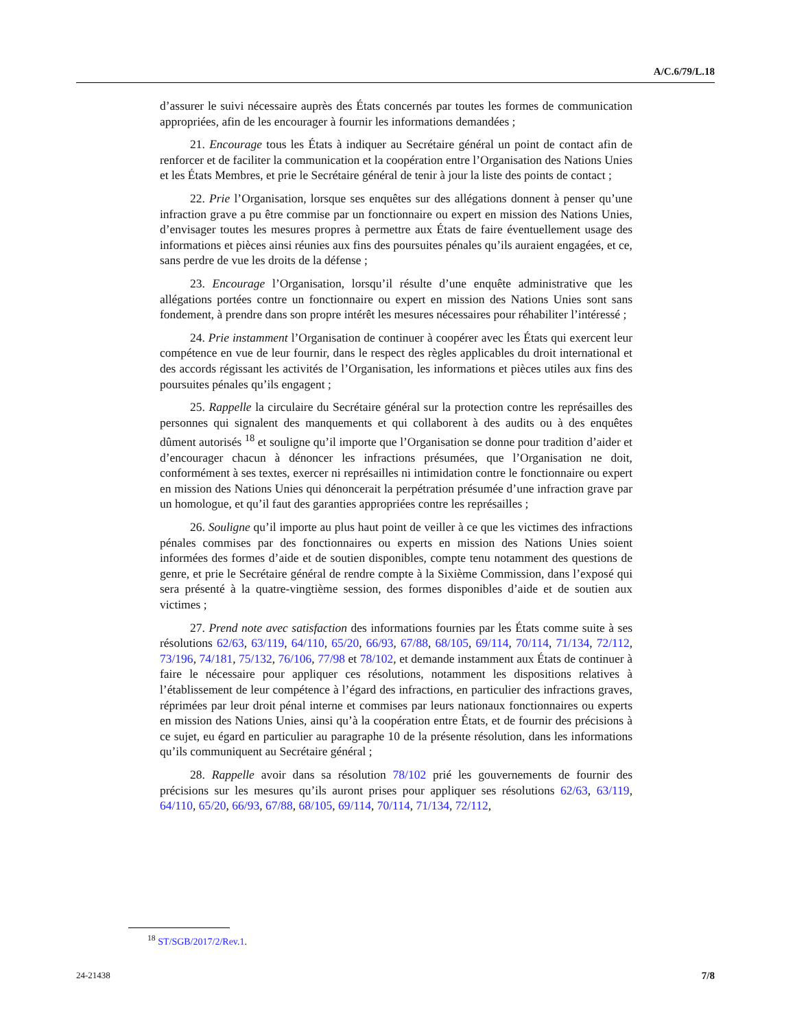A/C.6/79/L.18
d’assurer le suivi nécessaire auprès des États concernés par toutes les formes de communication appropriées, afin de les encourager à fournir les informations demandées ;
21. Encourage tous les États à indiquer au Secrétaire général un point de contact afin de renforcer et de faciliter la communication et la coopération entre l’Organisation des Nations Unies et les États Membres, et prie le Secrétaire général de tenir à jour la liste des points de contact ;
22. Prie l’Organisation, lorsque ses enquêtes sur des allégations donnent à penser qu’une infraction grave a pu être commise par un fonctionnaire ou expert en mission des Nations Unies, d’envisager toutes les mesures propres à permettre aux États de faire éventuellement usage des informations et pièces ainsi réunies aux fins des poursuites pénales qu’ils auraient engagées, et ce, sans perdre de vue les droits de la défense ;
23. Encourage l’Organisation, lorsqu’il résulte d’une enquête administrative que les allégations portées contre un fonctionnaire ou expert en mission des Nations Unies sont sans fondement, à prendre dans son propre intérêt les mesures nécessaires pour réhabiliter l’intéressé ;
24. Prie instamment l’Organisation de continuer à coopérer avec les États qui exercent leur compétence en vue de leur fournir, dans le respect des règles applicables du droit international et des accords régissant les activités de l’Organisation, les informations et pièces utiles aux fins des poursuites pénales qu’ils engagent ;
25. Rappelle la circulaire du Secrétaire général sur la protection contre les représailles des personnes qui signalent des manquements et qui collaborent à des audits ou à des enquêtes dûment autorisés <sup>18</sup> et souligne qu’il importe que l’Organisation se donne pour tradition d’aider et d’encourager chacun à dénoncer les infractions présumées, que l’Organisation ne doit, conformément à ses textes, exercer ni représailles ni intimidation contre le fonctionnaire ou expert en mission des Nations Unies qui dénoncerait la perpétration présumée d’une infraction grave par un homologue, et qu’il faut des garanties appropriées contre les représailles ;
26. Souligne qu’il importe au plus haut point de veiller à ce que les victimes des infractions pénales commises par des fonctionnaires ou experts en mission des Nations Unies soient informées des formes d’aide et de soutien disponibles, compte tenu notamment des questions de genre, et prie le Secrétaire général de rendre compte à la Sixième Commission, dans l’exposé qui sera présenté à la quatre-vingtième session, des formes disponibles d’aide et de soutien aux victimes ;
27. Prend note avec satisfaction des informations fournies par les États comme suite à ses résolutions 62/63, 63/119, 64/110, 65/20, 66/93, 67/88, 68/105, 69/114, 70/114, 71/134, 72/112, 73/196, 74/181, 75/132, 76/106, 77/98 et 78/102, et demande instamment aux États de continuer à faire le nécessaire pour appliquer ces résolutions, notamment les dispositions relatives à l’établissement de leur compétence à l’égard des infractions, en particulier des infractions graves, réprimées par leur droit pénal interne et commises par leurs nationaux fonctionnaires ou experts en mission des Nations Unies, ainsi qu’à la coopération entre États, et de fournir des précisions à ce sujet, eu égard en particulier au paragraphe 10 de la présente résolution, dans les informations qu’ils communiquent au Secrétaire général ;
28. Rappelle avoir dans sa résolution 78/102 prié les gouvernements de fournir des précisions sur les mesures qu’ils auront prises pour appliquer ses résolutions 62/63, 63/119, 64/110, 65/20, 66/93, 67/88, 68/105, 69/114, 70/114, 71/134, 72/112,
<sup>18</sup> ST/SGB/2017/2/Rev.1.
24-21438 7/8